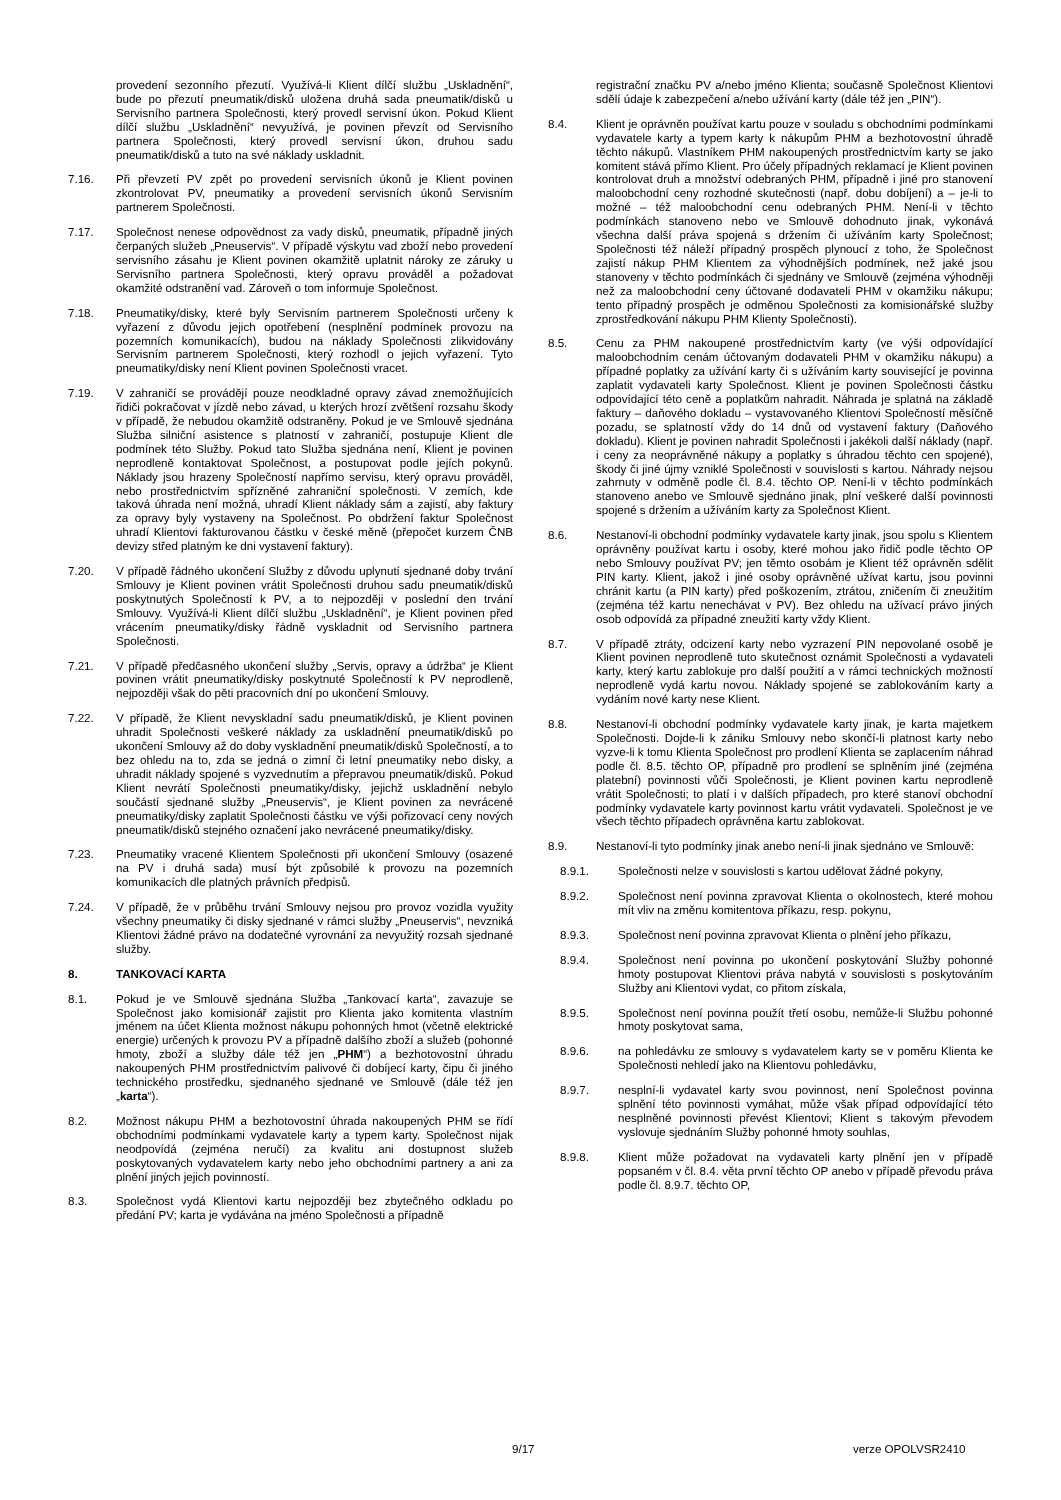provedení sezonního přezutí. Využívá-li Klient dílčí službu „Uskladnění“, bude po přezutí pneumatik/disků uložena druhá sada pneumatik/disků u Servisního partnera Společnosti, který provedl servisní úkon. Pokud Klient dílčí službu „Uskladnění“ nevyužívá, je povinen převzít od Servisního partnera Společnosti, který provedl servisní úkon, druhou sadu pneumatik/disků a tuto na své náklady uskladnit.
7.16. Při převzetí PV zpět po provedení servisních úkonů je Klient povinen zkontrolovat PV, pneumatiky a provedení servisních úkonů Servisním partnerem Společnosti.
7.17. Společnost nenese odpovědnost za vady disků, pneumatik, případně jiných čerpaných služeb „Pneuservis“. V případě výskytu vad zboží nebo provedení servisního zásahu je Klient povinen okamžitě uplatnit nároky ze záruky u Servisního partnera Společnosti, který opravu prováděl a požadovat okamžité odstranění vad. Zároveň o tom informuje Společnost.
7.18. Pneumatiky/disky, které byly Servisním partnerem Společnosti určeny k vyřazení z důvodu jejich opotřebení (nesplnění podmínek provozu na pozemních komunikacích), budou na náklady Společnosti zlikvidovány Servisním partnerem Společnosti, který rozhodl o jejich vyřazení. Tyto pneumatiky/disky není Klient povinen Společnosti vracet.
7.19. V zahraničí se provádějí pouze neodkladné opravy závad znemožňujících řidiči pokračovat v jízdě nebo závad, u kterých hrozí zvětšení rozsahu škody v případě, že nebudou okamžitě odstraněny. Pokud je ve Smlouvě sjednána Služba silniční asistence s platností v zahraničí, postupuje Klient dle podmínek této Služby. Pokud tato Služba sjednána není, Klient je povinen neprodleně kontaktovat Společnost, a postupovat podle jejích pokynů. Náklady jsou hrazeny Společností napřímo servisu, který opravu prováděl, nebo prostřednictvím spřízněné zahraniční společnosti. V zemích, kde taková úhrada není možná, uhradí Klient náklady sám a zajistí, aby faktury za opravy byly vystaveny na Společnost. Po obdržení faktur Společnost uhradí Klientovi fakturovanou částku v české měně (přepočet kurzem ČNB devizy střed platným ke dni vystavení faktury).
7.20. V případě řádného ukončení Služby z důvodu uplynutí sjednané doby trvání Smlouvy je Klient povinen vrátit Společnosti druhou sadu pneumatik/disků poskytnutých Společností k PV, a to nejpozději v poslední den trvání Smlouvy. Využívá-li Klient dílčí službu „Uskladnění“, je Klient povinen před vrácením pneumatiky/disky řádně vyskladnit od Servisního partnera Společnosti.
7.21. V případě předčasného ukončení služby „Servis, opravy a údržba“ je Klient povinen vrátit pneumatiky/disky poskytnuté Společností k PV neprodleně, nejpozději však do pěti pracovních dní po ukončení Smlouvy.
7.22. V případě, že Klient nevyskladní sadu pneumatik/disků, je Klient povinen uhradit Společnosti veškeré náklady za uskladnění pneumatik/disků po ukončení Smlouvy až do doby vyskladnění pneumatik/disků Společností, a to bez ohledu na to, zda se jedná o zimní či letní pneumatiky nebo disky, a uhradit náklady spojené s vyzvednutím a přepravou pneumatik/disků. Pokud Klient nevrátí Společnosti pneumatiky/disky, jejichž uskladnění nebylo součástí sjednané služby „Pneuservis“, je Klient povinen za nevrácené pneumatiky/disky zaplatit Společnosti částku ve výši pořizovací ceny nových pneumatik/disků stejného označení jako nevrácené pneumatiky/disky.
7.23. Pneumatiky vracené Klientem Společnosti při ukončení Smlouvy (osazené na PV i druhá sada) musí být způsobilé k provozu na pozemních komunikacích dle platných právních předpisů.
7.24. V případě, že v průběhu trvání Smlouvy nejsou pro provoz vozidla využity všechny pneumatiky či disky sjednané v rámci služby „Pneuservis“, nevzniká Klientovi žádné právo na dodatečné vyrovnání za nevyužitý rozsah sjednané služby.
8. TANKOVACÍ KARTA
8.1. Pokud je ve Smlouvě sjednána Služba „Tankovací karta“, zavazuje se Společnost jako komisionář zajistit pro Klienta jako komitenta vlastním jménem na účet Klienta možnost nákupu pohonných hmot (včetně elektrické energie) určených k provozu PV a případně dalšího zboží a služeb (pohonné hmoty, zboží a služby dále též jen „PHM“) a bezhotovostní úhradu nakoupených PHM prostřednictvím palivové či dobíjecí karty, čipu či jiného technického prostředku, sjednaného sjednané ve Smlouvě (dále též jen „karta“).
8.2. Možnost nákupu PHM a bezhotovostní úhrada nakoupených PHM se řídí obchodními podmínkami vydavatele karty a typem karty. Společnost nijak neodpovídá (zejména neručí) za kvalitu ani dostupnost služeb poskytovaných vydavatelem karty nebo jeho obchodními partnery a ani za plnění jiných jejich povinností.
8.3. Společnost vydá Klientovi kartu nejpozději bez zbytečného odkladu po předání PV; karta je vydávána na jméno Společnosti a případně
registrační značku PV a/nebo jméno Klienta; současně Společnost Klientovi sdělí údaje k zabezpečení a/nebo užívání karty (dále též jen „PIN“).
8.4. Klient je oprávněn používat kartu pouze v souladu s obchodními podmínkami vydavatele karty a typem karty k nákupům PHM a bezhotovostní úhradě těchto nákupů. Vlastníkem PHM nakoupených prostřednictvím karty se jako komitent stává přímo Klient. Pro účely případných reklamací je Klient povinen kontrolovat druh a množství odebraných PHM, případně i jiné pro stanovení maloobchodní ceny rozhodné skutečnosti (např. dobu dobíjení) a – je-li to možné – též maloobchodní cenu odebraných PHM. Není-li v těchto podmínkách stanoveno nebo ve Smlouvě dohodnuto jinak, vykonává všechna další práva spojená s držením či užíváním karty Společnost; Společnosti též náleží případný prospěch plynoucí z toho, že Společnost zajistí nákup PHM Klientem za výhodnějších podmínek, než jaké jsou stanoveny v těchto podmínkách či sjednány ve Smlouvě (zejména výhodněji než za maloobchodní ceny účtované dodavateli PHM v okamžiku nákupu; tento případný prospěch je odměnou Společnosti za komisionářské služby zprostředkování nákupu PHM Klienty Společnosti).
8.5. Cenu za PHM nakoupené prostřednictvím karty (ve výši odpovídající maloobchodním cenám účtovaným dodavateli PHM v okamžiku nákupu) a případné poplatky za užívání karty či s užíváním karty související je povinna zaplatit vydavateli karty Společnost. Klient je povinen Společnosti částku odpovídající této ceně a poplatkům nahradit. Náhrada je splatná na základě faktury – daňového dokladu – vystavovaného Klientovi Společností měsíčně pozadu, se splatností vždy do 14 dnů od vystavení faktury (Daňového dokladu). Klient je povinen nahradit Společnosti i jakékoli další náklady (např. i ceny za neoprávněné nákupy a poplatky s úhradou těchto cen spojené), škody či jiné újmy vzniklé Společnosti v souvislosti s kartou. Náhrady nejsou zahrnuty v odměně podle čl. 8.4. těchto OP. Není-li v těchto podmínkách stanoveno anebo ve Smlouvě sjednáno jinak, plní veškeré další povinnosti spojené s držením a užíváním karty za Společnost Klient.
8.6. Nestanoví-li obchodní podmínky vydavatele karty jinak, jsou spolu s Klientem oprávněny používat kartu i osoby, které mohou jako řidič podle těchto OP nebo Smlouvy používat PV; jen těmto osobám je Klient též oprávněn sdělit PIN karty. Klient, jakož i jiné osoby oprávněné užívat kartu, jsou povinni chránit kartu (a PIN karty) před poškozením, ztrátou, zničením či zneužitím (zejména též kartu nenechávat v PV). Bez ohledu na užívací právo jiných osob odpovídá za případné zneužití karty vždy Klient.
8.7. V případě ztráty, odcizení karty nebo vyzrazení PIN nepovolané osobě je Klient povinen neprodleně tuto skutečnost oznámit Společnosti a vydavateli karty, který kartu zablokuje pro další použití a v rámci technických možností neprodleně vydá kartu novou. Náklady spojené se zablokováním karty a vydáním nové karty nese Klient.
8.8. Nestanoví-li obchodní podmínky vydavatele karty jinak, je karta majetkem Společnosti. Dojde-li k zániku Smlouvy nebo skončí-li platnost karty nebo vyzve-li k tomu Klienta Společnost pro prodlení Klienta se zaplacením náhrad podle čl. 8.5. těchto OP, případně pro prodlení se splněním jiné (zejména platební) povinnosti vůči Společnosti, je Klient povinen kartu neprodleně vrátit Společnosti; to platí i v dalších případech, pro které stanoví obchodní podmínky vydavatele karty povinnost kartu vrátit vydavateli. Společnost je ve všech těchto případech oprávněna kartu zablokovat.
8.9. Nestanoví-li tyto podmínky jinak anebo není-li jinak sjednáno ve Smlouvě:
8.9.1. Společnosti nelze v souvislosti s kartou udělovat žádné pokyny,
8.9.2. Společnost není povinna zpravovat Klienta o okolnostech, které mohou mít vliv na změnu komitentova příkazu, resp. pokynu,
8.9.3. Společnost není povinna zpravovat Klienta o plnění jeho příkazu,
8.9.4. Společnost není povinna po ukončení poskytování Služby pohonné hmoty postupovat Klientovi práva nabytá v souvislosti s poskytováním Služby ani Klientovi vydat, co přitom získala,
8.9.5. Společnost není povinna použít třetí osobu, nemůže-li Službu pohonné hmoty poskytovat sama,
8.9.6. na pohledávku ze smlouvy s vydavatelem karty se v poměru Klienta ke Společnosti nehledí jako na Klientovu pohledávku,
8.9.7. nesplní-li vydavatel karty svou povinnost, není Společnost povinna splnění této povinnosti vymáhat, může však případ odpovídající této nesplněné povinnosti převést Klientovi; Klient s takovým převodem vyslovuje sjednáním Služby pohonné hmoty souhlas,
8.9.8. Klient může požadovat na vydavateli karty plnění jen v případě popsaném v čl. 8.4. věta první těchto OP anebo v případě převodu práva podle čl. 8.9.7. těchto OP,
9/17 verze OPOLVSR2410